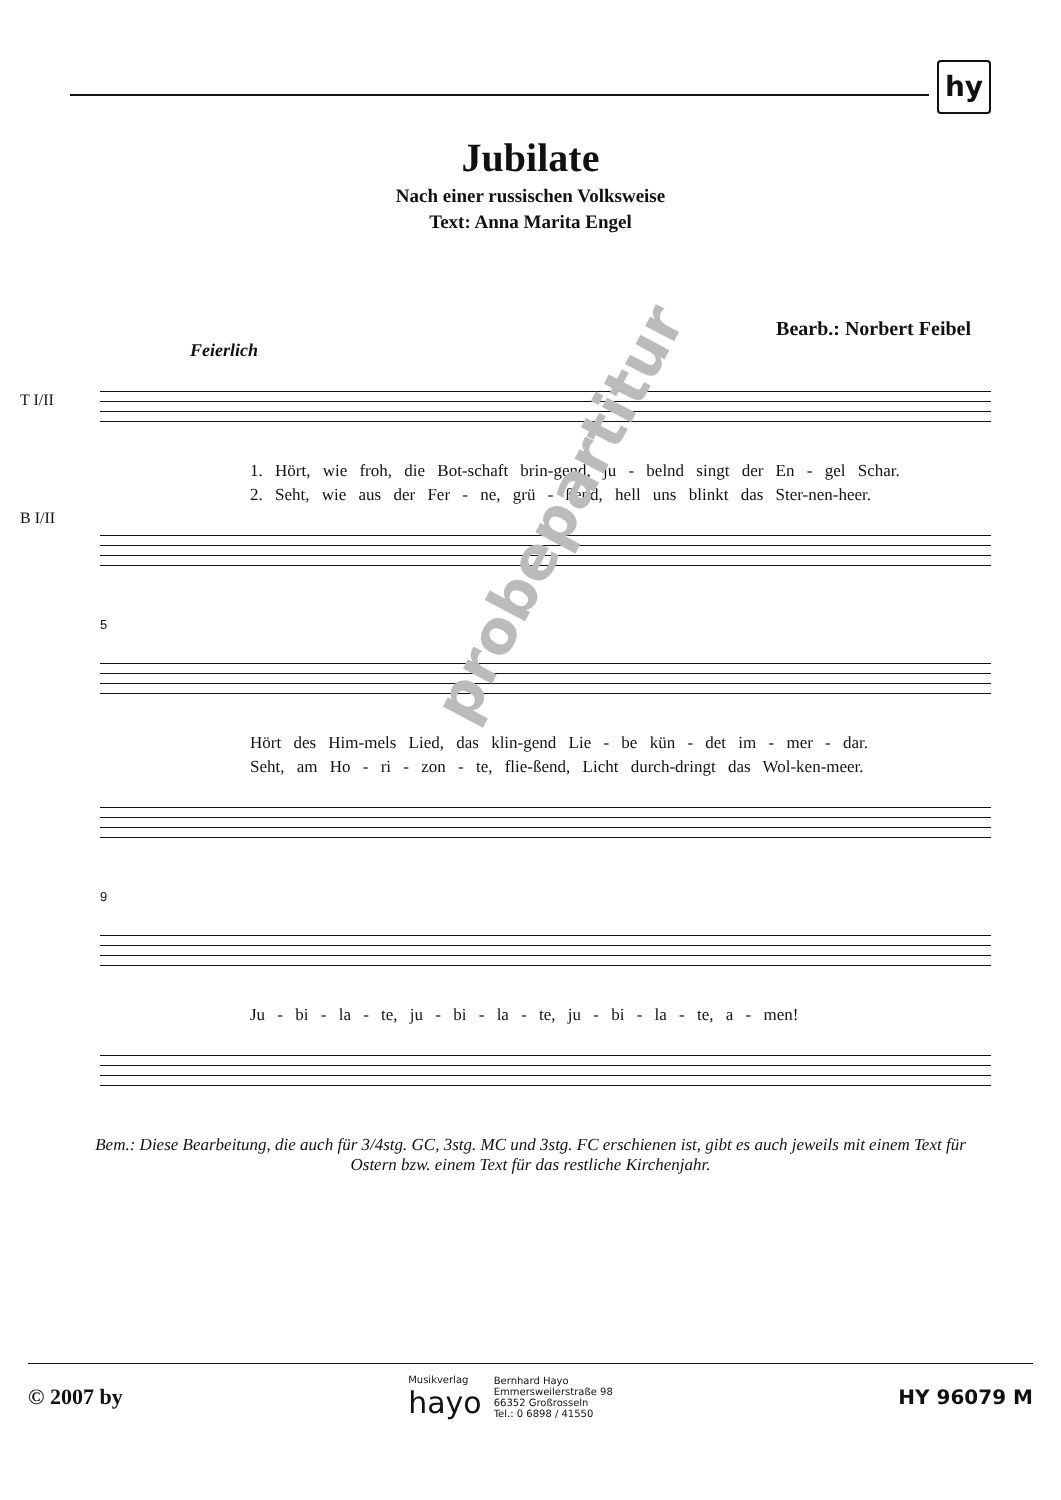hy
Jubilate
Nach einer russischen Volksweise
Text: Anna Marita Engel
Bearb.: Norbert Feibel
Feierlich
T I/II
1. Hört, wie froh, die Bot-schaft brin-gend, ju - belnd singt der En - gel Schar.
2. Seht, wie aus der Fer - ne, grü - ßend, hell uns blinkt das Ster-nen-heer.
B I/II
5
Hört des Him-mels Lied, das klin-gend Lie - be kün - det im - mer - dar.
Seht, am Ho - ri - zon - te, flie-ßend, Licht durch-dringt das Wol-ken-meer.
9
Ju - bi - la - te, ju - bi - la - te, ju - bi - la - te, a - men!
Bem.: Diese Bearbeitung, die auch für 3/4stg. GC, 3stg. MC und 3stg. FC erschienen ist, gibt es auch jeweils mit einem Text für Ostern bzw. einem Text für das restliche Kirchenjahr.
probepartitur
© 2007 by
Musikverlag
hayo
Bernhard Hayo
Emmersweilerstraße 98
66352 Großrosseln
Tel.: 0 6898 / 41550
HY 96079 M